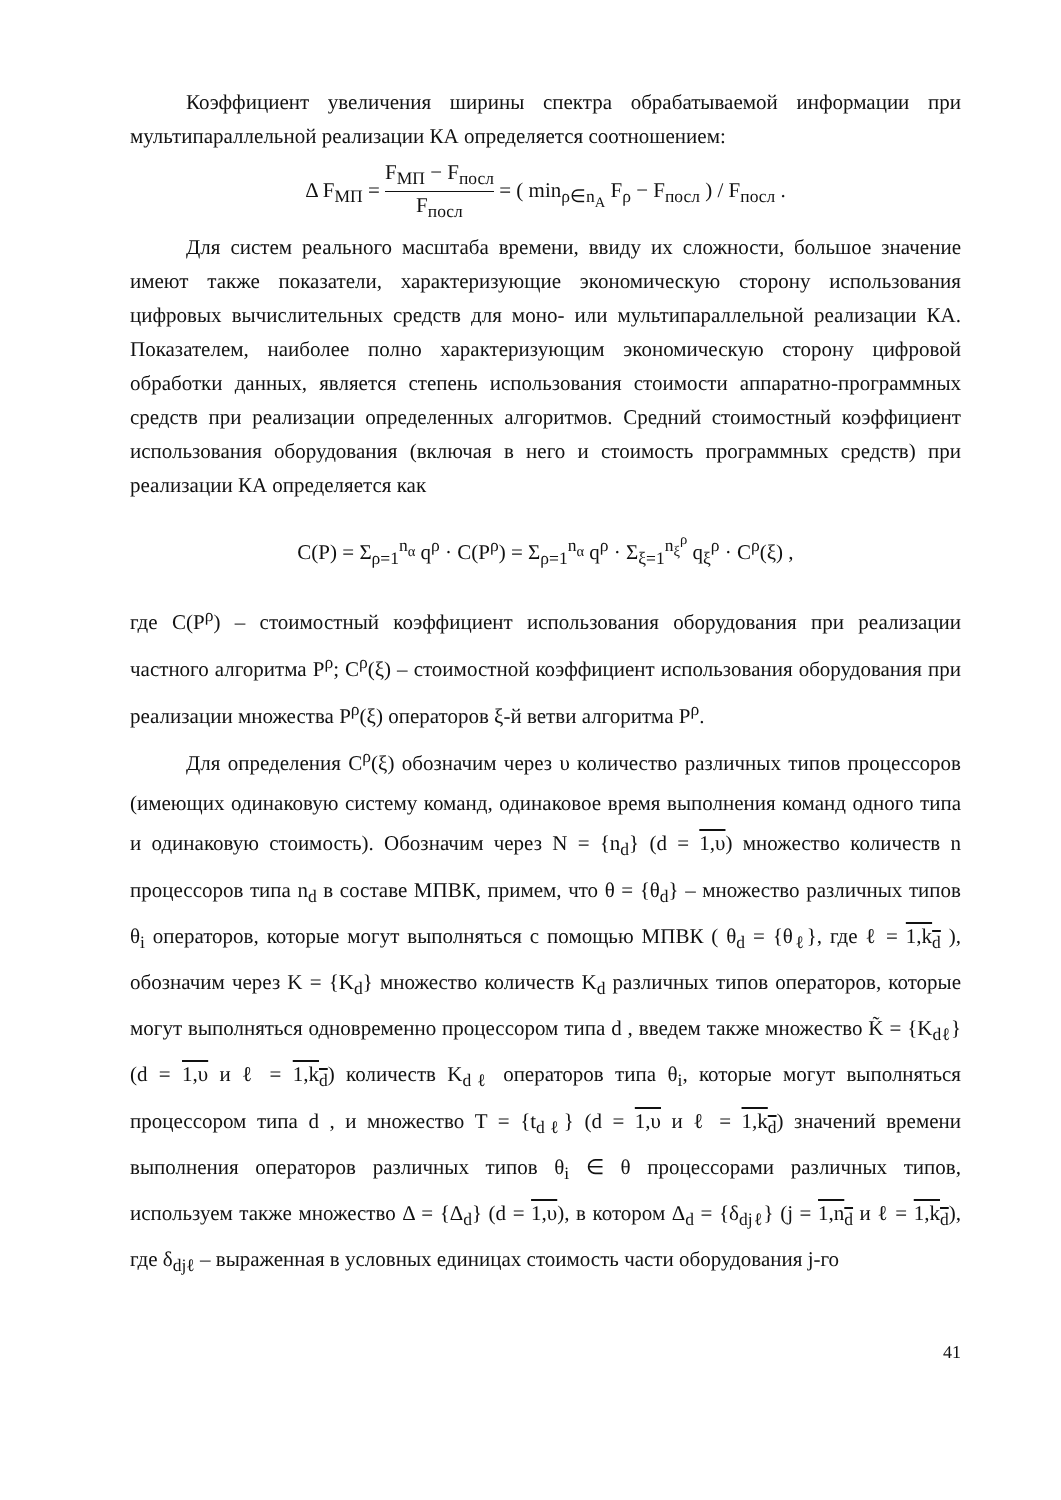Коэффициент увеличения ширины спектра обрабатываемой информации при мультипараллельной реализации КА определяется соотношением:
Δ F<sub>МП</sub> = F<sub>МП</sub> − F<sub>посл</sub> F<sub>посл</sub> = ( min<sub>ρ∈n<sub>A</sub></sub> F<sub>ρ</sub> − F<sub>посл</sub> ) / F<sub>посл</sub> .
Для систем реального масштаба времени, ввиду их сложности, большое значение имеют также показатели, характеризующие экономическую сторону использования цифровых вычислительных средств для моно- или мультипараллельной реализации КА. Показателем, наиболее полно характеризующим экономическую сторону цифровой обработки данных, является степень использования стоимости аппаратно-программных средств при реализации определенных алгоритмов. Средний стоимостный коэффициент использования оборудования (включая в него и стоимость программных средств) при реализации КА определяется как
C(P) = Σ<sub>ρ=1</sub><sup>n<sub>α</sub></sup> q<sup>ρ</sup> · C(P<sup>ρ</sup>) = Σ<sub>ρ=1</sub><sup>n<sub>α</sub></sup> q<sup>ρ</sup> · Σ<sub>ξ=1</sub><sup>n<sub>ξ</sub><sup>ρ</sup></sup> q<sub>ξ</sub><sup>ρ</sup> · C<sup>ρ</sup>(ξ) ,
где C(P<sup>ρ</sup>) – стоимостный коэффициент использования оборудования при реализации частного алгоритма P<sup>ρ</sup>; C<sup>ρ</sup>(ξ) – стоимостной коэффициент использования оборудования при реализации множества P<sup>ρ</sup>(ξ) операторов ξ-й ветви алгоритма P<sup>ρ</sup>.
Для определения C<sup>ρ</sup>(ξ) обозначим через υ количество различных типов процессоров (имеющих одинаковую систему команд, одинаковое время выполнения команд одного типа и одинаковую стоимость). Обозначим через N = {n<sub>d</sub>} (d = 1,υ) множество количеств n процессоров типа n<sub>d</sub> в составе МПВК, примем, что θ = {θ<sub>d</sub>} – множество различных типов θ<sub>i</sub> операторов, которые могут выполняться с помощью МПВК ( θ<sub>d</sub> = {θ<sub>ℓ</sub>}, где ℓ = 1,k<sub>d</sub> ), обозначим через K = {K<sub>d</sub>} множество количеств K<sub>d</sub> различных типов операторов, которые могут выполняться одновременно процессором типа d , введем также множество K̃ = {K<sub>dℓ</sub>} (d = 1,υ и ℓ = 1,k<sub>d</sub>) количеств K<sub>dℓ</sub> операторов типа θ<sub>i</sub>, которые могут выполняться процессором типа d , и множество T = {t<sub>dℓ</sub>} (d = 1,υ и ℓ = 1,k<sub>d</sub>) значений времени выполнения операторов различных типов θ<sub>i</sub> ∈ θ процессорами различных типов, используем также множество Δ = {Δ<sub>d</sub>} (d = 1,υ), в котором Δ<sub>d</sub> = {δ<sub>djℓ</sub>} (j = 1,n<sub>d</sub> и ℓ = 1,k<sub>d</sub>), где δ<sub>djℓ</sub> – выраженная в условных единицах стоимость части оборудования j-го
41